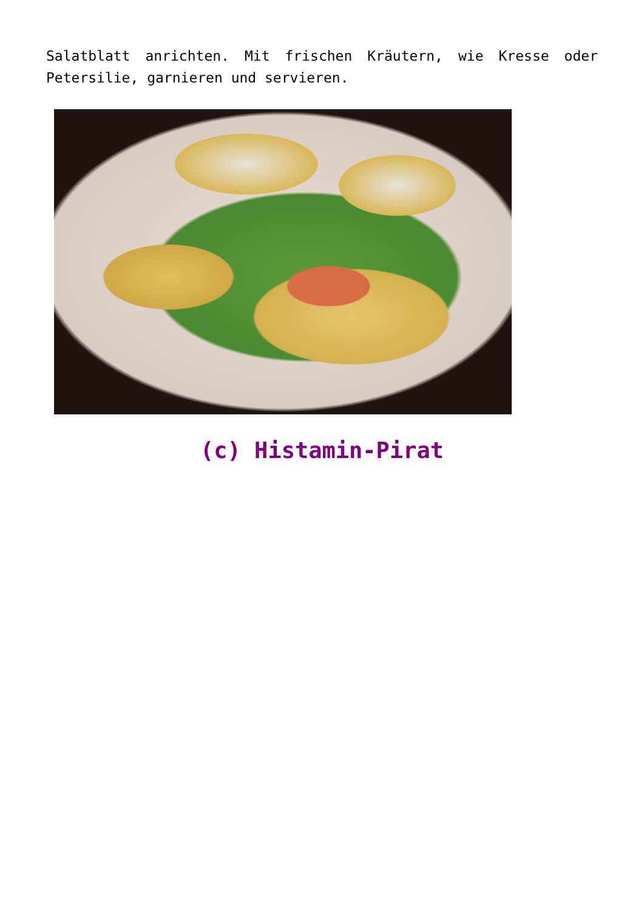Salatblatt anrichten. Mit frischen Kräutern, wie Kresse oder Petersilie, garnieren und servieren.
(c) Histamin-Pirat